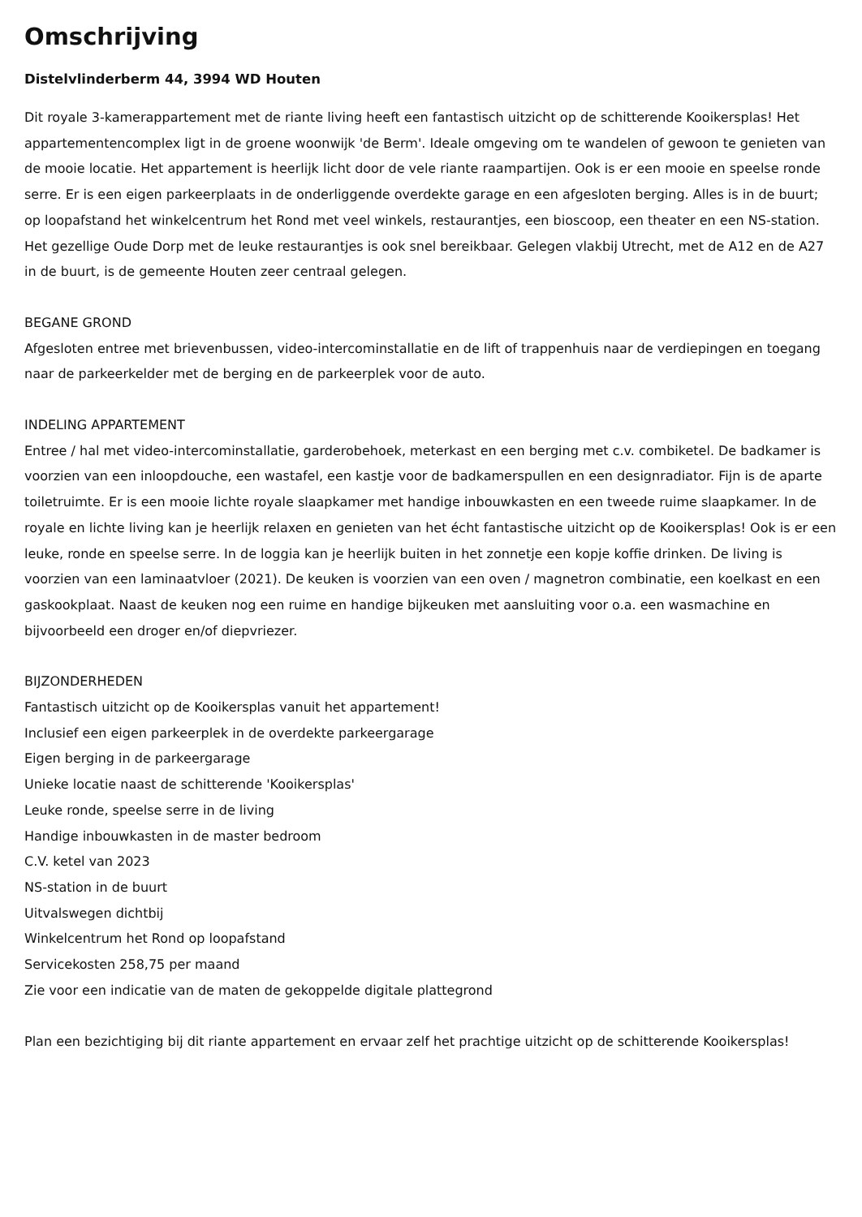Omschrijving
Distelvlinderberm 44, 3994 WD Houten
Dit royale 3-kamerappartement met de riante living heeft een fantastisch uitzicht op de schitterende Kooikersplas! Het appartementencomplex ligt in de groene woonwijk 'de Berm'. Ideale omgeving om te wandelen of gewoon te genieten van de mooie locatie. Het appartement is heerlijk licht door de vele riante raampartijen. Ook is er een mooie en speelse ronde serre. Er is een eigen parkeerplaats in de onderliggende overdekte garage en een afgesloten berging. Alles is in de buurt; op loopafstand het winkelcentrum het Rond met veel winkels, restaurantjes, een bioscoop, een theater en een NS-station. Het gezellige Oude Dorp met de leuke restaurantjes is ook snel bereikbaar. Gelegen vlakbij Utrecht, met de A12 en de A27 in de buurt, is de gemeente Houten zeer centraal gelegen.
BEGANE GROND
Afgesloten entree met brievenbussen, video-intercominstallatie en de lift of trappenhuis naar de verdiepingen en toegang naar de parkeerkelder met de berging en de parkeerplek voor de auto.
INDELING APPARTEMENT
Entree / hal met video-intercominstallatie, garderobehoek, meterkast en een berging met c.v. combiketel. De badkamer is voorzien van een inloopdouche, een wastafel, een kastje voor de badkamerspullen en een designradiator. Fijn is de aparte toiletruimte. Er is een mooie lichte royale slaapkamer met handige inbouwkasten en een tweede ruime slaapkamer. In de royale en lichte living kan je heerlijk relaxen en genieten van het écht fantastische uitzicht op de Kooikersplas! Ook is er een leuke, ronde en speelse serre. In de loggia kan je heerlijk buiten in het zonnetje een kopje koffie drinken. De living is voorzien van een laminaatvloer (2021). De keuken is voorzien van een oven / magnetron combinatie, een koelkast en een gaskookplaat. Naast de keuken nog een ruime en handige bijkeuken met aansluiting voor o.a. een wasmachine en bijvoorbeeld een droger en/of diepvriezer.
BIJZONDERHEDEN
Fantastisch uitzicht op de Kooikersplas vanuit het appartement!
Inclusief een eigen parkeerplek in de overdekte parkeergarage
Eigen berging in de parkeergarage
Unieke locatie naast de schitterende 'Kooikersplas'
Leuke ronde, speelse serre in de living
Handige inbouwkasten in de master bedroom
C.V. ketel van 2023
NS-station in de buurt
Uitvalswegen dichtbij
Winkelcentrum het Rond op loopafstand
Servicekosten 258,75 per maand
Zie voor een indicatie van de maten de gekoppelde digitale plattegrond
Plan een bezichtiging bij dit riante appartement en ervaar zelf het prachtige uitzicht op de schitterende Kooikersplas!